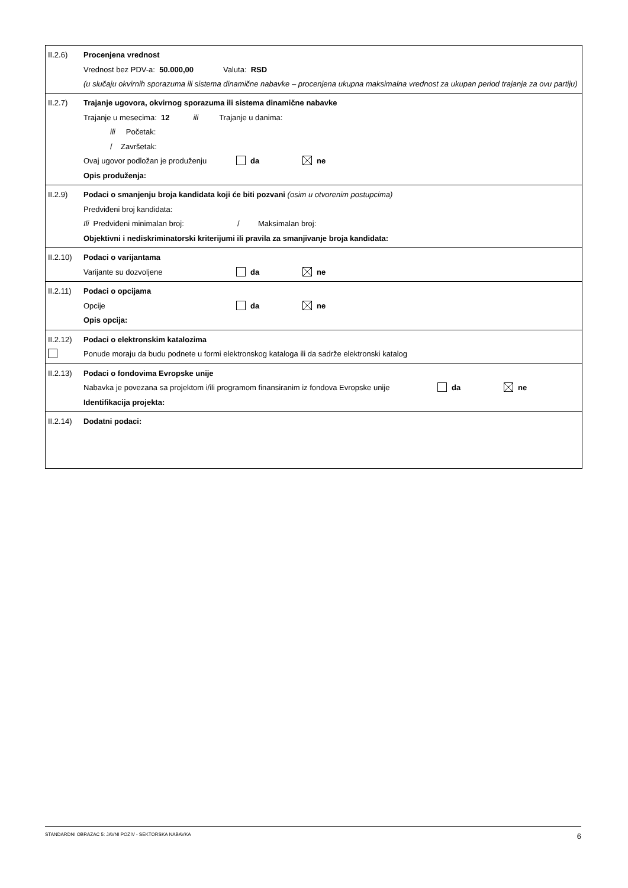II.2.6) Procenjena vrednost
Vrednost bez PDV-a: 50.000,00 Valuta: RSD
(u slučaju okvirnih sporazuma ili sistema dinamične nabavke – procenjena ukupna maksimalna vrednost za ukupan period trajanja za ovu partiju)
II.2.7) Trajanje ugovora, okvirnog sporazuma ili sistema dinamične nabavke
Trajanje u mesecima: 12 ili Trajanje u danima:
ili Početak:
/ Završetak:
Ovaj ugovor podložan je produženju da ne
Opis produženja:
II.2.9) Podaci o smanjenju broja kandidata koji će biti pozvani (osim u otvorenim postupcima)
Predviđeni broj kandidata:
Ili Predviđeni minimalan broj: / Maksimalan broj:
Objektivni i nediskriminatorski kriterijumi ili pravila za smanjivanje broja kandidata:
II.2.10) Podaci o varijantama
Varijante su dozvoljene da ne
II.2.11) Podaci o opcijama
Opcije da ne
Opis opcija:
II.2.12) Podaci o elektronskim katalozima
Ponude moraju da budu podnete u formi elektronskog kataloga ili da sadrže elektronski katalog
II.2.13) Podaci o fondovima Evropske unije
Nabavka je povezana sa projektom i/ili programom finansiranim iz fondova Evropske unije da ne
Identifikacija projekta:
II.2.14) Dodatni podaci:
STANDARDNI OBRAZAC 5: JAVNI POZIV - SEKTORSKA NABAVKA 6